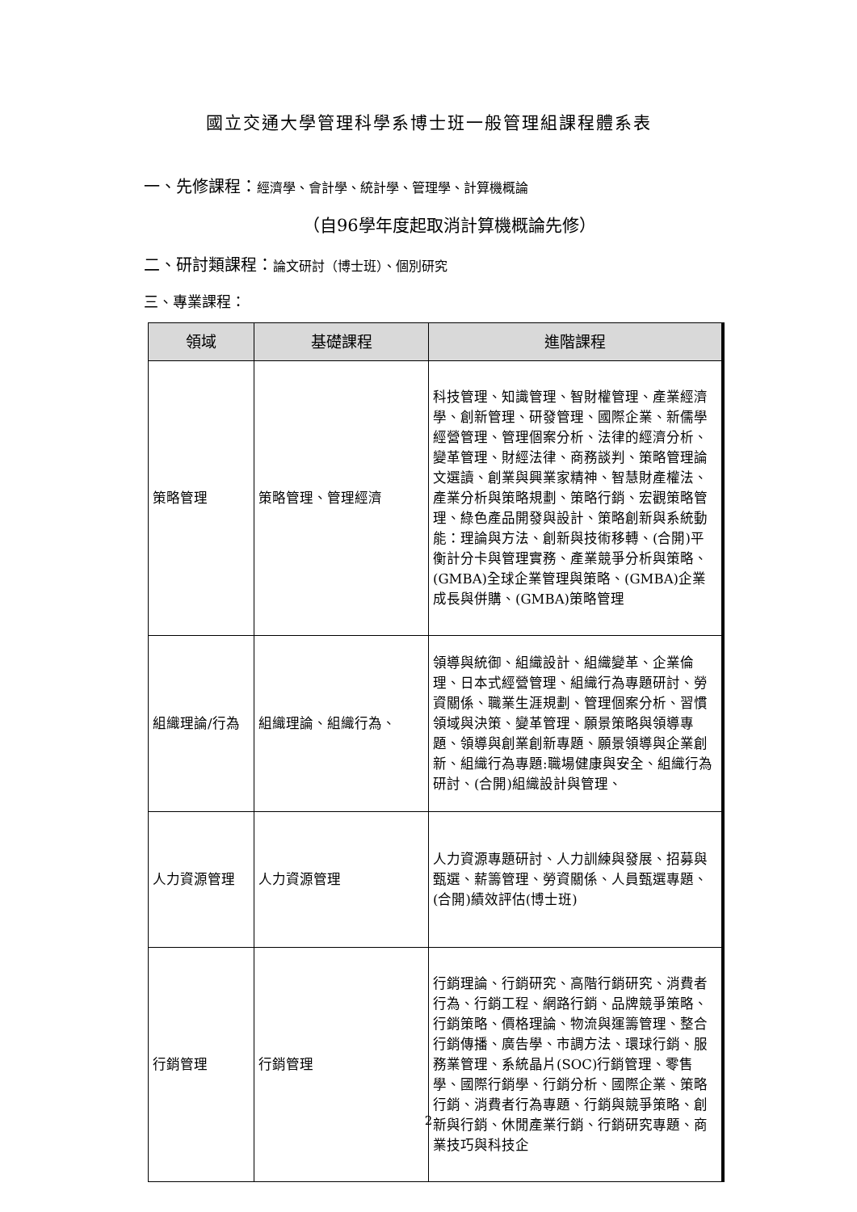國立交通大學管理科學系博士班一般管理組課程體系表
一、先修課程：經濟學、會計學、統計學、管理學、計算機概論
（自96學年度起取消計算機概論先修）
二、研討類課程：論文研討（博士班）、個別研究
三、專業課程：
| 領域 | 基礎課程 | 進階課程 |
| --- | --- | --- |
| 策略管理 | 策略管理、管理經濟 | 科技管理、知識管理、智財權管理、產業經濟學、創新管理、研發管理、國際企業、新儒學經營管理、管理個案分析、法律的經濟分析、變革管理、財經法律、商務談判、策略管理論文選讀、創業與興業家精神、智慧財產權法、產業分析與策略規劃、策略行銷、宏觀策略管理、綠色產品開發與設計、策略創新與系統動能：理論與方法、創新與技術移轉、(合開)平衡計分卡與管理實務、產業競爭分析與策略、(GMBA)全球企業管理與策略、(GMBA)企業成長與併購、(GMBA)策略管理 |
| 組織理論/行為 | 組織理論、組織行為、 | 領導與統御、組織設計、組織變革、企業倫理、日本式經營管理、組織行為專題研討、勞資關係、職業生涯規劃、管理個案分析、習慣領域與決策、變革管理、願景策略與領導專題、領導與創業創新專題、願景領導與企業創新、組織行為專題:職場健康與安全、組織行為研討、(合開)組織設計與管理、 |
| 人力資源管理 | 人力資源管理 | 人力資源專題研討、人力訓練與發展、招募與甄選、薪籌管理、勞資關係、人員甄選專題、(合開)績效評估(博士班) |
| 行銷管理 | 行銷管理 | 行銷理論、行銷研究、高階行銷研究、消費者行為、行銷工程、網路行銷、品牌競爭策略、行銷策略、價格理論、物流與運籌管理、整合行銷傳播、廣告學、市調方法、環球行銷、服務業管理、系統晶片(SOC)行銷管理、零售學、國際行銷學、行銷分析、國際企業、策略行銷、消費者行為專題、行銷與競爭策略、創新與行銷、休閒產業行銷、行銷研究專題、商業技巧與科技企 |
2